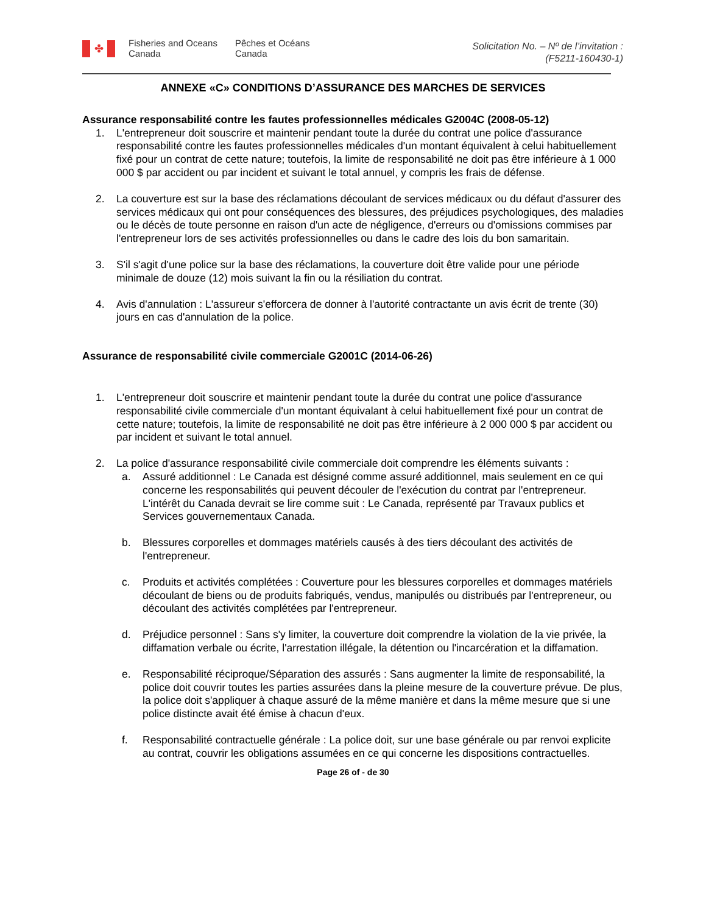✤
Fisheries and Oceans Canada
Pêches et Océans Canada
Solicitation No. – Nº de l’invitation :
(F5211-160430-1)
ANNEXE «C» CONDITIONS D’ASSURANCE DES MARCHES DE SERVICES
Assurance responsabilité contre les fautes professionnelles médicales G2004C (2008-05-12)
1. L'entrepreneur doit souscrire et maintenir pendant toute la durée du contrat une police d'assurance responsabilité contre les fautes professionnelles médicales d'un montant équivalent à celui habituellement fixé pour un contrat de cette nature; toutefois, la limite de responsabilité ne doit pas être inférieure à 1 000 000 $ par accident ou par incident et suivant le total annuel, y compris les frais de défense.
2. La couverture est sur la base des réclamations découlant de services médicaux ou du défaut d'assurer des services médicaux qui ont pour conséquences des blessures, des préjudices psychologiques, des maladies ou le décès de toute personne en raison d'un acte de négligence, d'erreurs ou d'omissions commises par l'entrepreneur lors de ses activités professionnelles ou dans le cadre des lois du bon samaritain.
3. S'il s'agit d'une police sur la base des réclamations, la couverture doit être valide pour une période minimale de douze (12) mois suivant la fin ou la résiliation du contrat.
4. Avis d'annulation : L'assureur s'efforcera de donner à l'autorité contractante un avis écrit de trente (30) jours en cas d'annulation de la police.
Assurance de responsabilité civile commerciale G2001C (2014-06-26)
1. L'entrepreneur doit souscrire et maintenir pendant toute la durée du contrat une police d'assurance responsabilité civile commerciale d'un montant équivalant à celui habituellement fixé pour un contrat de cette nature; toutefois, la limite de responsabilité ne doit pas être inférieure à 2 000 000 $ par accident ou par incident et suivant le total annuel.
2. La police d'assurance responsabilité civile commerciale doit comprendre les éléments suivants :
a. Assuré additionnel : Le Canada est désigné comme assuré additionnel, mais seulement en ce qui concerne les responsabilités qui peuvent découler de l'exécution du contrat par l'entrepreneur. L'intérêt du Canada devrait se lire comme suit : Le Canada, représenté par Travaux publics et Services gouvernementaux Canada.
b. Blessures corporelles et dommages matériels causés à des tiers découlant des activités de l'entrepreneur.
c. Produits et activités complétées : Couverture pour les blessures corporelles et dommages matériels découlant de biens ou de produits fabriqués, vendus, manipulés ou distribués par l'entrepreneur, ou découlant des activités complétées par l'entrepreneur.
d. Préjudice personnel : Sans s'y limiter, la couverture doit comprendre la violation de la vie privée, la diffamation verbale ou écrite, l'arrestation illégale, la détention ou l'incarcération et la diffamation.
e. Responsabilité réciproque/Séparation des assurés : Sans augmenter la limite de responsabilité, la police doit couvrir toutes les parties assurées dans la pleine mesure de la couverture prévue. De plus, la police doit s'appliquer à chaque assuré de la même manière et dans la même mesure que si une police distincte avait été émise à chacun d'eux.
f. Responsabilité contractuelle générale : La police doit, sur une base générale ou par renvoi explicite au contrat, couvrir les obligations assumées en ce qui concerne les dispositions contractuelles.
Page 26 of - de 30